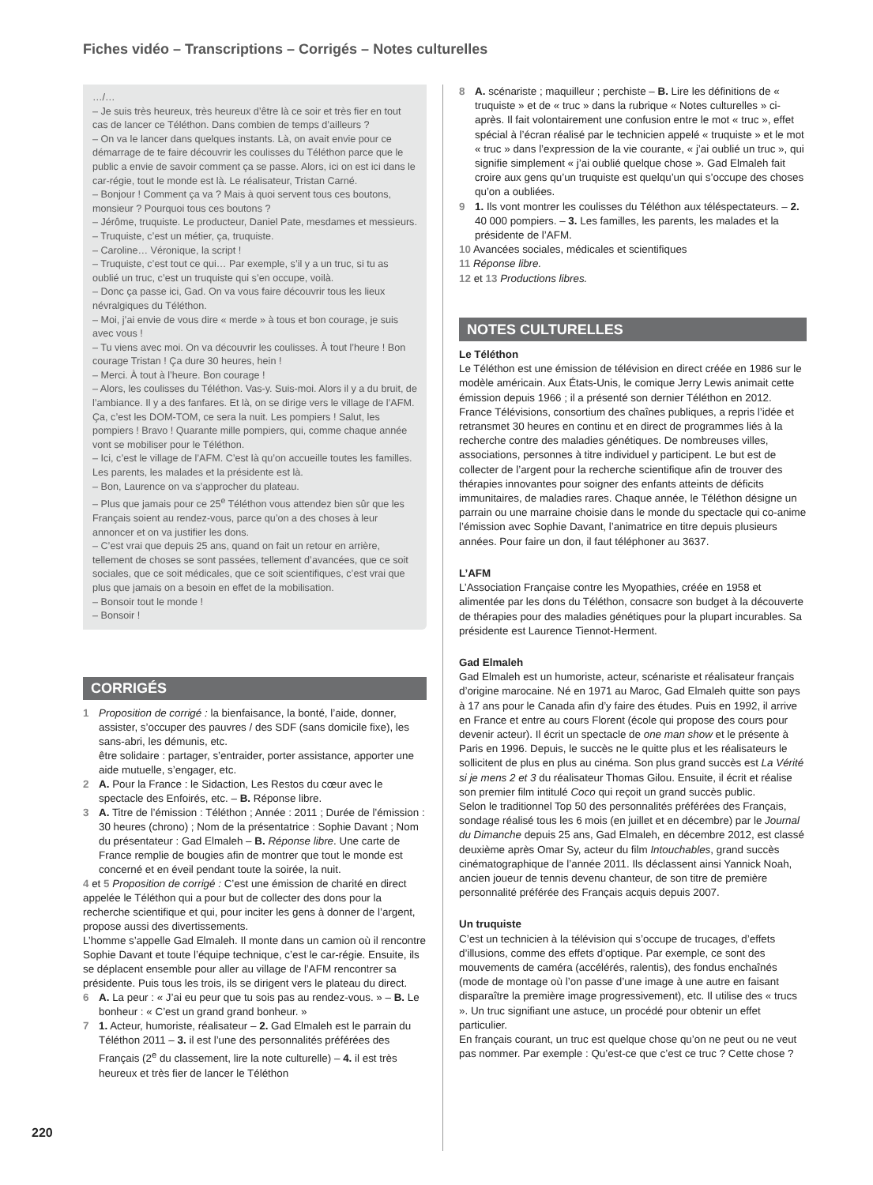Fiches vidéo – Transcriptions – Corrigés – Notes culturelles
…/…
– Je suis très heureux, très heureux d’être là ce soir et très fier en tout cas de lancer ce Téléthon. Dans combien de temps d’ailleurs ?
– On va le lancer dans quelques instants. Là, on avait envie pour ce démarrage de te faire découvrir les coulisses du Téléthon parce que le public a envie de savoir comment ça se passe. Alors, ici on est ici dans le car-régie, tout le monde est là. Le réalisateur, Tristan Carné.
– Bonjour ! Comment ça va ? Mais à quoi servent tous ces boutons, monsieur ? Pourquoi tous ces boutons ?
– Jérôme, truquiste. Le producteur, Daniel Pate, mesdames et messieurs.
– Truquiste, c’est un métier, ça, truquiste.
– Caroline… Véronique, la script !
– Truquiste, c’est tout ce qui… Par exemple, s’il y a un truc, si tu as oublié un truc, c’est un truquiste qui s’en occupe, voilà.
– Donc ça passe ici, Gad. On va vous faire découvrir tous les lieux névralgiques du Téléthon.
– Moi, j’ai envie de vous dire « merde » à tous et bon courage, je suis avec vous !
– Tu viens avec moi. On va découvrir les coulisses. À tout l’heure ! Bon courage Tristan ! Ça dure 30 heures, hein !
– Merci. À tout à l’heure. Bon courage !
– Alors, les coulisses du Téléthon. Vas-y. Suis-moi. Alors il y a du bruit, de l’ambiance. Il y a des fanfares. Et là, on se dirige vers le village de l’AFM. Ça, c’est les DOM-TOM, ce sera la nuit. Les pompiers ! Salut, les pompiers ! Bravo ! Quarante mille pompiers, qui, comme chaque année vont se mobiliser pour le Téléthon.
– Ici, c’est le village de l’AFM. C’est là qu’on accueille toutes les familles. Les parents, les malades et la présidente est là.
– Bon, Laurence on va s’approcher du plateau.
– Plus que jamais pour ce 25<sup>e</sup> Téléthon vous attendez bien sûr que les Français soient au rendez-vous, parce qu’on a des choses à leur annoncer et on va justifier les dons.
– C’est vrai que depuis 25 ans, quand on fait un retour en arrière, tellement de choses se sont passées, tellement d’avancées, que ce soit sociales, que ce soit médicales, que ce soit scientifiques, c’est vrai que plus que jamais on a besoin en effet de la mobilisation.
– Bonsoir tout le monde !
– Bonsoir !
CORRIGÉS
1 Proposition de corrigé : la bienfaisance, la bonté, l’aide, donner, assister, s’occuper des pauvres / des SDF (sans domicile fixe), les sans-abri, les démunis, etc.
être solidaire : partager, s’entraider, porter assistance, apporter une aide mutuelle, s’engager, etc.
2 A. Pour la France : le Sidaction, Les Restos du cœur avec le spectacle des Enfoirés, etc. – B. Réponse libre.
3 A. Titre de l’émission : Téléthon ; Année : 2011 ; Durée de l’émission : 30 heures (chrono) ; Nom de la présentatrice : Sophie Davant ; Nom du présentateur : Gad Elmaleh – B. Réponse libre. Une carte de France remplie de bougies afin de montrer que tout le monde est concerné et en éveil pendant toute la soirée, la nuit.
4 et 5 Proposition de corrigé : C’est une émission de charité en direct appelée le Téléthon qui a pour but de collecter des dons pour la recherche scientifique et qui, pour inciter les gens à donner de l’argent, propose aussi des divertissements.
L’homme s’appelle Gad Elmaleh. Il monte dans un camion où il rencontre Sophie Davant et toute l’équipe technique, c’est le car-régie. Ensuite, ils se déplacent ensemble pour aller au village de l’AFM rencontrer sa présidente. Puis tous les trois, ils se dirigent vers le plateau du direct.
6 A. La peur : « J’ai eu peur que tu sois pas au rendez-vous. » – B. Le bonheur : « C’est un grand grand bonheur. »
7 1. Acteur, humoriste, réalisateur – 2. Gad Elmaleh est le parrain du Téléthon 2011 – 3. il est l’une des personnalités préférées des Français (2<sup>e</sup> du classement, lire la note culturelle) – 4. il est très heureux et très fier de lancer le Téléthon
8 A. scénariste ; maquilleur ; perchiste – B. Lire les définitions de « truquiste » et de « truc » dans la rubrique « Notes culturelles » ci-après. Il fait volontairement une confusion entre le mot « truc », effet spécial à l’écran réalisé par le technicien appelé « truquiste » et le mot « truc » dans l’expression de la vie courante, « j’ai oublié un truc », qui signifie simplement « j’ai oublié quelque chose ». Gad Elmaleh fait croire aux gens qu’un truquiste est quelqu’un qui s’occupe des choses qu’on a oubliées.
9 1. Ils vont montrer les coulisses du Téléthon aux téléspectateurs. – 2. 40 000 pompiers. – 3. Les familles, les parents, les malades et la présidente de l’AFM.
10 Avancées sociales, médicales et scientifiques
11 Réponse libre.
12 et 13 Productions libres.
NOTES CULTURELLES
Le Téléthon
Le Téléthon est une émission de télévision en direct créée en 1986 sur le modèle américain. Aux États-Unis, le comique Jerry Lewis animait cette émission depuis 1966 ; il a présenté son dernier Téléthon en 2012. France Télévisions, consortium des chaînes publiques, a repris l’idée et retransmet 30 heures en continu et en direct de programmes liés à la recherche contre des maladies génétiques. De nombreuses villes, associations, personnes à titre individuel y participent. Le but est de collecter de l’argent pour la recherche scientifique afin de trouver des thérapies innovantes pour soigner des enfants atteints de déficits immunitaires, de maladies rares. Chaque année, le Téléthon désigne un parrain ou une marraine choisie dans le monde du spectacle qui co-anime l’émission avec Sophie Davant, l’animatrice en titre depuis plusieurs années. Pour faire un don, il faut téléphoner au 3637.
L’AFM
L’Association Française contre les Myopathies, créée en 1958 et alimentée par les dons du Téléthon, consacre son budget à la découverte de thérapies pour des maladies génétiques pour la plupart incurables. Sa présidente est Laurence Tiennot-Herment.
Gad Elmaleh
Gad Elmaleh est un humoriste, acteur, scénariste et réalisateur français d’origine marocaine. Né en 1971 au Maroc, Gad Elmaleh quitte son pays à 17 ans pour le Canada afin d’y faire des études. Puis en 1992, il arrive en France et entre au cours Florent (école qui propose des cours pour devenir acteur). Il écrit un spectacle de one man show et le présente à Paris en 1996. Depuis, le succès ne le quitte plus et les réalisateurs le sollicitent de plus en plus au cinéma. Son plus grand succès est La Vérité si je mens 2 et 3 du réalisateur Thomas Gilou. Ensuite, il écrit et réalise son premier film intitulé Coco qui reçoit un grand succès public.
Selon le traditionnel Top 50 des personnalités préférées des Français, sondage réalisé tous les 6 mois (en juillet et en décembre) par le Journal du Dimanche depuis 25 ans, Gad Elmaleh, en décembre 2012, est classé deuxième après Omar Sy, acteur du film Intouchables, grand succès cinématographique de l’année 2011. Ils déclassent ainsi Yannick Noah, ancien joueur de tennis devenu chanteur, de son titre de première personnalité préférée des Français acquis depuis 2007.
Un truquiste
C’est un technicien à la télévision qui s’occupe de trucages, d’effets d’illusions, comme des effets d’optique. Par exemple, ce sont des mouvements de caméra (accélérés, ralentis), des fondus enchaînés (mode de montage où l’on passe d’une image à une autre en faisant disparaître la première image progressivement), etc. Il utilise des « trucs ». Un truc signifiant une astuce, un procédé pour obtenir un effet particulier.
En français courant, un truc est quelque chose qu’on ne peut ou ne veut pas nommer. Par exemple : Qu’est-ce que c’est ce truc ? Cette chose ?
220